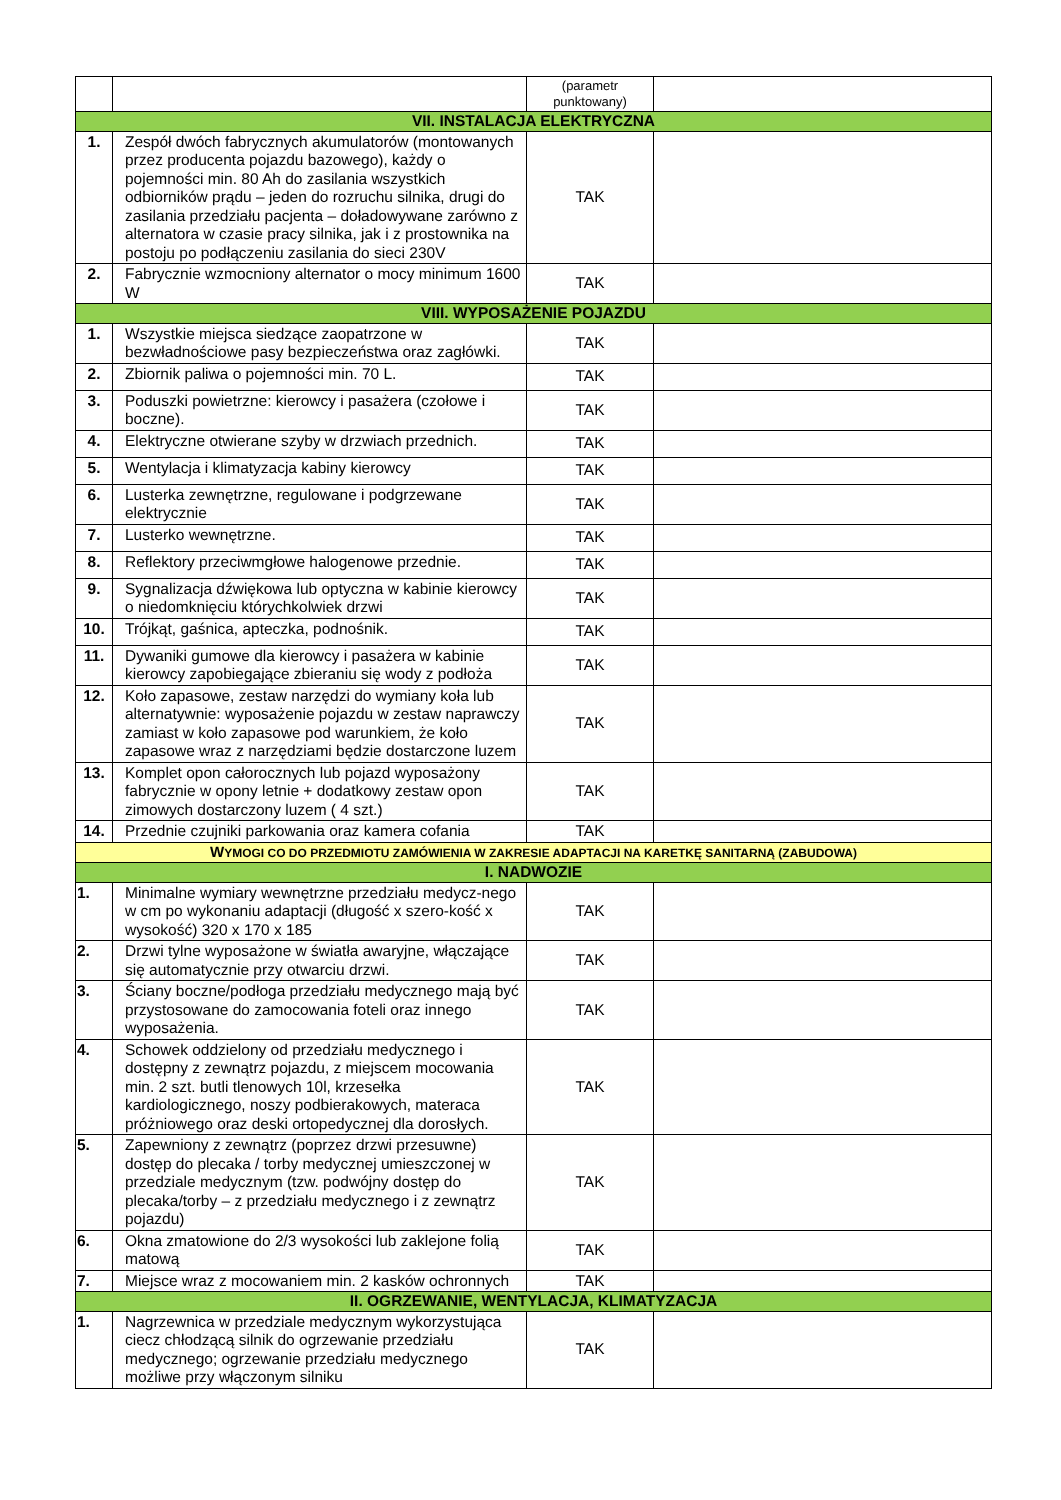| | | (parametr punktowany) | |
| VII. INSTALACJA ELEKTRYCZNA | | | |
| 1. | Zespół dwóch fabrycznych akumulatorów (montowanych przez producenta pojazdu bazowego), każdy o pojemności min. 80 Ah do zasilania wszystkich odbiorników prądu – jeden do rozruchu silnika, drugi do zasilania przedziału pacjenta – doładowywane zarówno z alternatora w czasie pracy silnika, jak i z prostownika na postoju po podłączeniu zasilania do sieci 230V | TAK | |
| 2. | Fabrycznie wzmocniony alternator o mocy minimum 1600 W | TAK | |
| VIII. WYPOSAŻENIE POJAZDU | | | |
| 1. | Wszystkie miejsca siedzące zaopatrzone w bezwładnościowe pasy bezpieczeństwa oraz zagłówki. | TAK | |
| 2. | Zbiornik paliwa o pojemności min. 70 L. | TAK | |
| 3. | Poduszki powietrzne: kierowcy i pasażera (czołowe i boczne). | TAK | |
| 4. | Elektryczne otwierane szyby w drzwiach przednich. | TAK | |
| 5. | Wentylacja i klimatyzacja kabiny kierowcy | TAK | |
| 6. | Lusterka zewnętrzne, regulowane i podgrzewane elektrycznie | TAK | |
| 7. | Lusterko wewnętrzne. | TAK | |
| 8. | Reflektory przeciwmgłowe halogenowe przednie. | TAK | |
| 9. | Sygnalizacja dźwiękowa lub optyczna w kabinie kierowcy o niedomknięciu którychkolwiek drzwi | TAK | |
| 10. | Trójkąt, gaśnica, apteczka, podnośnik. | TAK | |
| 11. | Dywaniki gumowe dla kierowcy i pasażera w kabinie kierowcy zapobiegające zbieraniu się wody z podłoża | TAK | |
| 12. | Koło zapasowe, zestaw narzędzi do wymiany koła lub alternatywnie: wyposażenie pojazdu w zestaw naprawczy zamiast w koło zapasowe pod warunkiem, że koło zapasowe wraz z narzędziami będzie dostarczone luzem | TAK | |
| 13. | Komplet opon całorocznych lub pojazd wyposażony fabrycznie w opony letnie + dodatkowy zestaw opon zimowych dostarczony luzem ( 4 szt.) | TAK | |
| 14. | Przednie czujniki parkowania oraz kamera cofania | TAK | |
| W YMOGI CO DO PRZEDMIOTU ZAMÓWIENIA W ZAKRESIE ADAPTACJI NA KARETKĘ SANITARNĄ (ZABUDOWA) | | | |
| I. NADWOZIE | | | |
| 1. | Minimalne wymiary wewnętrzne przedziału medycz-nego w cm po wykonaniu adaptacji (długość x szero-kość x wysokość) 320 x 170 x 185 | TAK | |
| 2. | Drzwi tylne wyposażone w światła awaryjne, włączające się automatycznie przy otwarciu drzwi. | TAK | |
| 3. | Ściany boczne/podłoga przedziału medycznego mają być przystosowane do zamocowania foteli oraz innego wyposażenia. | TAK | |
| 4. | Schowek oddzielony od przedziału medycznego i dostępny z zewnątrz pojazdu, z miejscem mocowania min. 2 szt. butli tlenowych 10l, krzesełka kardiologicznego, noszy podbierakowych, materaca próżniowego oraz deski ortopedycznej dla dorosłych. | TAK | |
| 5. | Zapewniony z zewnątrz (poprzez drzwi przesuwne) dostęp do plecaka / torby medycznej umieszczonej w przedziale medycznym (tzw. podwójny dostęp do plecaka/torby – z przedziału medycznego i z zewnątrz pojazdu) | TAK | |
| 6. | Okna zmatowione do 2/3 wysokości lub zaklejone folią matową | TAK | |
| 7. | Miejsce wraz z mocowaniem min. 2 kasków ochronnych | TAK | |
| II. OGRZEWANIE, WENTYLACJA, KLIMATYZACJA | | | |
| 1. | Nagrzewnica w przedziale medycznym wykorzystująca ciecz chłodzącą silnik do ogrzewanie przedziału medycznego; ogrzewanie przedziału medycznego możliwe przy włączonym silniku | TAK | |